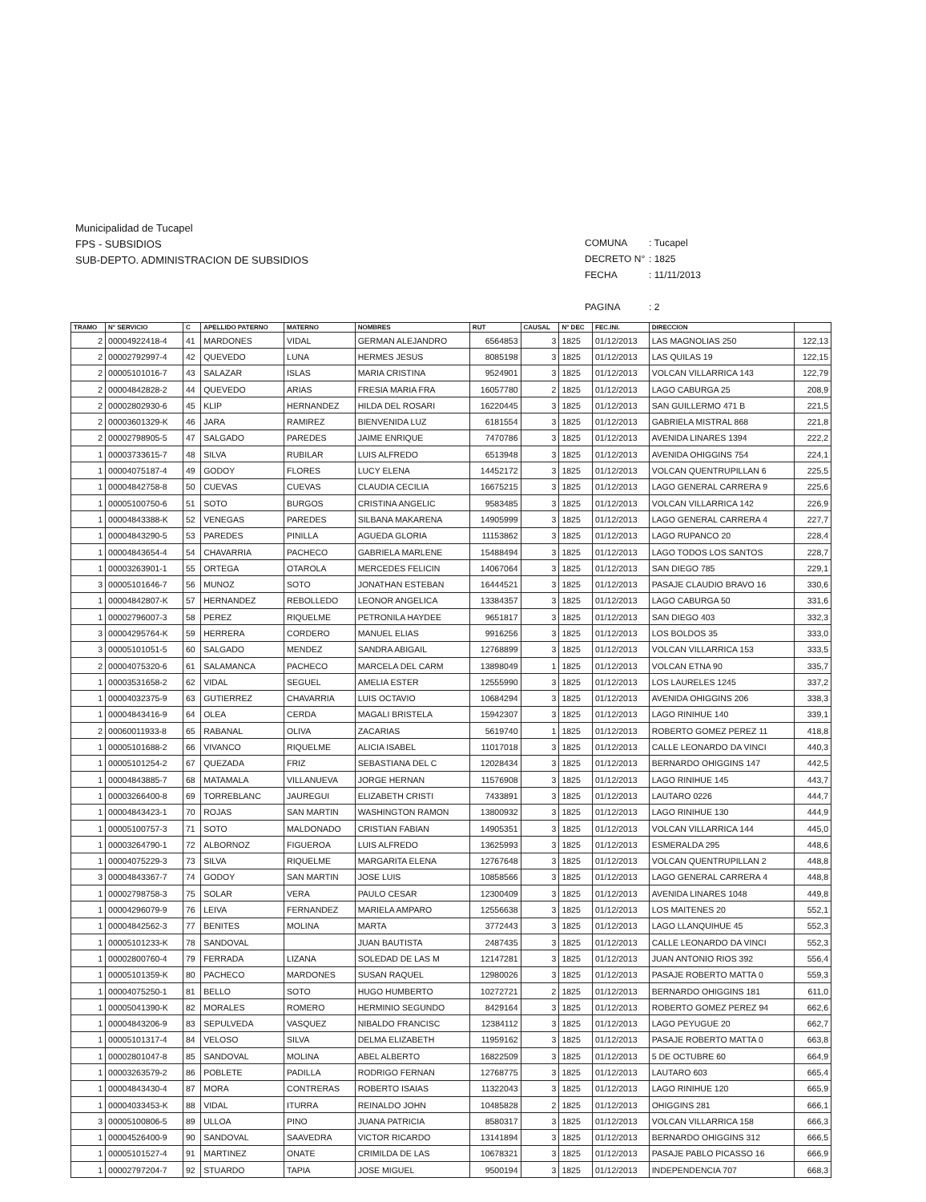Municipalidad de Tucapel
FPS - SUBSIDIOS
SUB-DEPTO. ADMINISTRACION DE SUBSIDIOS
COMUNA: Tucapel
DECRETO N° : 1825
FECHA: 11/11/2013
PAGINA: 2
| TRAMO | N° SERVICIO | C | APELLIDO PATERNO | MATERNO | NOMBRES | RUT | CAUSAL | N° DEC | FEC.INI. | DIRECCION | |
| --- | --- | --- | --- | --- | --- | --- | --- | --- | --- | --- | --- |
| 2 | 00004922418-4 | 41 | MARDONES | VIDAL | GERMAN ALEJANDRO | 6564853 | 3 | 1825 | 01/12/2013 | LAS MAGNOLIAS 250 | 122,13 |
| 2 | 00002792997-4 | 42 | QUEVEDO | LUNA | HERMES JESUS | 8085198 | 3 | 1825 | 01/12/2013 | LAS QUILAS 19 | 122,15 |
| 2 | 00005101016-7 | 43 | SALAZAR | ISLAS | MARIA CRISTINA | 9524901 | 3 | 1825 | 01/12/2013 | VOLCAN VILLARRICA 143 | 122,79 |
| 2 | 00004842828-2 | 44 | QUEVEDO | ARIAS | FRESIA MARIA FRA | 16057780 | 2 | 1825 | 01/12/2013 | LAGO CABURGA 25 | 208,9 |
| 2 | 00002802930-6 | 45 | KLIP | HERNANDEZ | HILDA DEL ROSARI | 16220445 | 3 | 1825 | 01/12/2013 | SAN GUILLERMO 471 B | 221,5 |
| 2 | 00003601329-K | 46 | JARA | RAMIREZ | BIENVENIDA LUZ | 6181554 | 3 | 1825 | 01/12/2013 | GABRIELA MISTRAL 868 | 221,8 |
| 2 | 00002798905-5 | 47 | SALGADO | PAREDES | JAIME ENRIQUE | 7470786 | 3 | 1825 | 01/12/2013 | AVENIDA LINARES 1394 | 222,2 |
| 1 | 00003733615-7 | 48 | SILVA | RUBILAR | LUIS ALFREDO | 6513948 | 3 | 1825 | 01/12/2013 | AVENIDA OHIGGINS 754 | 224,1 |
| 1 | 00004075187-4 | 49 | GODOY | FLORES | LUCY ELENA | 14452172 | 3 | 1825 | 01/12/2013 | VOLCAN QUENTRUPILLAN 6 | 225,5 |
| 1 | 00004842758-8 | 50 | CUEVAS | CUEVAS | CLAUDIA CECILIA | 16675215 | 3 | 1825 | 01/12/2013 | LAGO GENERAL CARRERA 9 | 225,6 |
| 1 | 00005100750-6 | 51 | SOTO | BURGOS | CRISTINA ANGELIC | 9583485 | 3 | 1825 | 01/12/2013 | VOLCAN VILLARRICA 142 | 226,9 |
| 1 | 00004843388-K | 52 | VENEGAS | PAREDES | SILBANA MAKARENA | 14905999 | 3 | 1825 | 01/12/2013 | LAGO GENERAL CARRERA 4 | 227,7 |
| 1 | 00004843290-5 | 53 | PAREDES | PINILLA | AGUEDA GLORIA | 11153862 | 3 | 1825 | 01/12/2013 | LAGO RUPANCO 20 | 228,4 |
| 1 | 00004843654-4 | 54 | CHAVARRIA | PACHECO | GABRIELA MARLENE | 15488494 | 3 | 1825 | 01/12/2013 | LAGO TODOS LOS SANTOS | 228,7 |
| 1 | 00003263901-1 | 55 | ORTEGA | OTAROLA | MERCEDES FELICIN | 14067064 | 3 | 1825 | 01/12/2013 | SAN DIEGO 785 | 229,1 |
| 3 | 00005101646-7 | 56 | MUNOZ | SOTO | JONATHAN ESTEBAN | 16444521 | 3 | 1825 | 01/12/2013 | PASAJE CLAUDIO BRAVO 16 | 330,6 |
| 1 | 00004842807-K | 57 | HERNANDEZ | REBOLLEDO | LEONOR ANGELICA | 13384357 | 3 | 1825 | 01/12/2013 | LAGO CABURGA 50 | 331,6 |
| 1 | 00002796007-3 | 58 | PEREZ | RIQUELME | PETRONILA HAYDEE | 9651817 | 3 | 1825 | 01/12/2013 | SAN DIEGO 403 | 332,3 |
| 3 | 00004295764-K | 59 | HERRERA | CORDERO | MANUEL ELIAS | 9916256 | 3 | 1825 | 01/12/2013 | LOS BOLDOS 35 | 333,0 |
| 3 | 00005101051-5 | 60 | SALGADO | MENDEZ | SANDRA ABIGAIL | 12768899 | 3 | 1825 | 01/12/2013 | VOLCAN VILLARRICA 153 | 333,5 |
| 2 | 00004075320-6 | 61 | SALAMANCA | PACHECO | MARCELA DEL CARM | 13898049 | 1 | 1825 | 01/12/2013 | VOLCAN ETNA 90 | 335,7 |
| 1 | 00003531658-2 | 62 | VIDAL | SEGUEL | AMELIA ESTER | 12555990 | 3 | 1825 | 01/12/2013 | LOS LAURELES 1245 | 337,2 |
| 1 | 00004032375-9 | 63 | GUTIERREZ | CHAVARRIA | LUIS OCTAVIO | 10684294 | 3 | 1825 | 01/12/2013 | AVENIDA OHIGGINS 206 | 338,3 |
| 1 | 00004843416-9 | 64 | OLEA | CERDA | MAGALI BRISTELA | 15942307 | 3 | 1825 | 01/12/2013 | LAGO RINIHUE 140 | 339,1 |
| 2 | 00060011933-8 | 65 | RABANAL | OLIVA | ZACARIAS | 5619740 | 1 | 1825 | 01/12/2013 | ROBERTO GOMEZ PEREZ 11 | 418,8 |
| 1 | 00005101688-2 | 66 | VIVANCO | RIQUELME | ALICIA ISABEL | 11017018 | 3 | 1825 | 01/12/2013 | CALLE LEONARDO DA VINCI | 440,3 |
| 1 | 00005101254-2 | 67 | QUEZADA | FRIZ | SEBASTIANA DEL C | 12028434 | 3 | 1825 | 01/12/2013 | BERNARDO OHIGGINS 147 | 442,5 |
| 1 | 00004843885-7 | 68 | MATAMALA | VILLANUEVA | JORGE HERNAN | 11576908 | 3 | 1825 | 01/12/2013 | LAGO RINIHUE 145 | 443,7 |
| 1 | 00003266400-8 | 69 | TORREBLANC | JAUREGUI | ELIZABETH CRISTI | 7433891 | 3 | 1825 | 01/12/2013 | LAUTARO 0226 | 444,7 |
| 1 | 00004843423-1 | 70 | ROJAS | SAN MARTIN | WASHINGTON RAMON | 13800932 | 3 | 1825 | 01/12/2013 | LAGO RINIHUE 130 | 444,9 |
| 1 | 00005100757-3 | 71 | SOTO | MALDONADO | CRISTIAN FABIAN | 14905351 | 3 | 1825 | 01/12/2013 | VOLCAN VILLARRICA 144 | 445,0 |
| 1 | 00003264790-1 | 72 | ALBORNOZ | FIGUEROA | LUIS ALFREDO | 13625993 | 3 | 1825 | 01/12/2013 | ESMERALDA 295 | 448,6 |
| 1 | 00004075229-3 | 73 | SILVA | RIQUELME | MARGARITA ELENA | 12767648 | 3 | 1825 | 01/12/2013 | VOLCAN QUENTRUPILLAN 2 | 448,8 |
| 3 | 00004843367-7 | 74 | GODOY | SAN MARTIN | JOSE LUIS | 10858566 | 3 | 1825 | 01/12/2013 | LAGO GENERAL CARRERA 4 | 448,8 |
| 1 | 00002798758-3 | 75 | SOLAR | VERA | PAULO CESAR | 12300409 | 3 | 1825 | 01/12/2013 | AVENIDA LINARES 1048 | 449,8 |
| 1 | 00004296079-9 | 76 | LEIVA | FERNANDEZ | MARIELA AMPARO | 12556638 | 3 | 1825 | 01/12/2013 | LOS MAITENES 20 | 552,1 |
| 1 | 00004842562-3 | 77 | BENITES | MOLINA | MARTA | 3772443 | 3 | 1825 | 01/12/2013 | LAGO LLANQUIHUE 45 | 552,3 |
| 1 | 00005101233-K | 78 | SANDOVAL | | JUAN BAUTISTA | 2487435 | 3 | 1825 | 01/12/2013 | CALLE LEONARDO DA VINCI | 552,3 |
| 1 | 00002800760-4 | 79 | FERRADA | LIZANA | SOLEDAD DE LAS M | 12147281 | 3 | 1825 | 01/12/2013 | JUAN ANTONIO RIOS 392 | 556,4 |
| 1 | 00005101359-K | 80 | PACHECO | MARDONES | SUSAN RAQUEL | 12980026 | 3 | 1825 | 01/12/2013 | PASAJE ROBERTO MATTA 0 | 559,3 |
| 1 | 00004075250-1 | 81 | BELLO | SOTO | HUGO HUMBERTO | 10272721 | 2 | 1825 | 01/12/2013 | BERNARDO OHIGGINS 181 | 611,0 |
| 1 | 00005041390-K | 82 | MORALES | ROMERO | HERMINIO SEGUNDO | 8429164 | 3 | 1825 | 01/12/2013 | ROBERTO GOMEZ PEREZ 94 | 662,6 |
| 1 | 00004843206-9 | 83 | SEPULVEDA | VASQUEZ | NIBALDO FRANCISC | 12384112 | 3 | 1825 | 01/12/2013 | LAGO PEYUGUE 20 | 662,7 |
| 1 | 00005101317-4 | 84 | VELOSO | SILVA | DELMA ELIZABETH | 11959162 | 3 | 1825 | 01/12/2013 | PASAJE ROBERTO MATTA 0 | 663,8 |
| 1 | 00002801047-8 | 85 | SANDOVAL | MOLINA | ABEL ALBERTO | 16822509 | 3 | 1825 | 01/12/2013 | 5 DE OCTUBRE 60 | 664,9 |
| 1 | 00003263579-2 | 86 | POBLETE | PADILLA | RODRIGO FERNAN | 12768775 | 3 | 1825 | 01/12/2013 | LAUTARO 603 | 665,4 |
| 1 | 00004843430-4 | 87 | MORA | CONTRERAS | ROBERTO ISAIAS | 11322043 | 3 | 1825 | 01/12/2013 | LAGO RINIHUE 120 | 665,9 |
| 1 | 00004033453-K | 88 | VIDAL | ITURRA | REINALDO JOHN | 10485828 | 2 | 1825 | 01/12/2013 | OHIGGINS 281 | 666,1 |
| 3 | 00005100806-5 | 89 | ULLOA | PINO | JUANA PATRICIA | 8580317 | 3 | 1825 | 01/12/2013 | VOLCAN VILLARRICA 158 | 666,3 |
| 1 | 00004526400-9 | 90 | SANDOVAL | SAAVEDRA | VICTOR RICARDO | 13141894 | 3 | 1825 | 01/12/2013 | BERNARDO OHIGGINS 312 | 666,5 |
| 1 | 00005101527-4 | 91 | MARTINEZ | ONATE | CRIMILDA DE LAS | 10678321 | 3 | 1825 | 01/12/2013 | PASAJE PABLO PICASSO 16 | 666,9 |
| 1 | 00002797204-7 | 92 | STUARDO | TAPIA | JOSE MIGUEL | 9500194 | 3 | 1825 | 01/12/2013 | INDEPENDENCIA 707 | 668,3 |